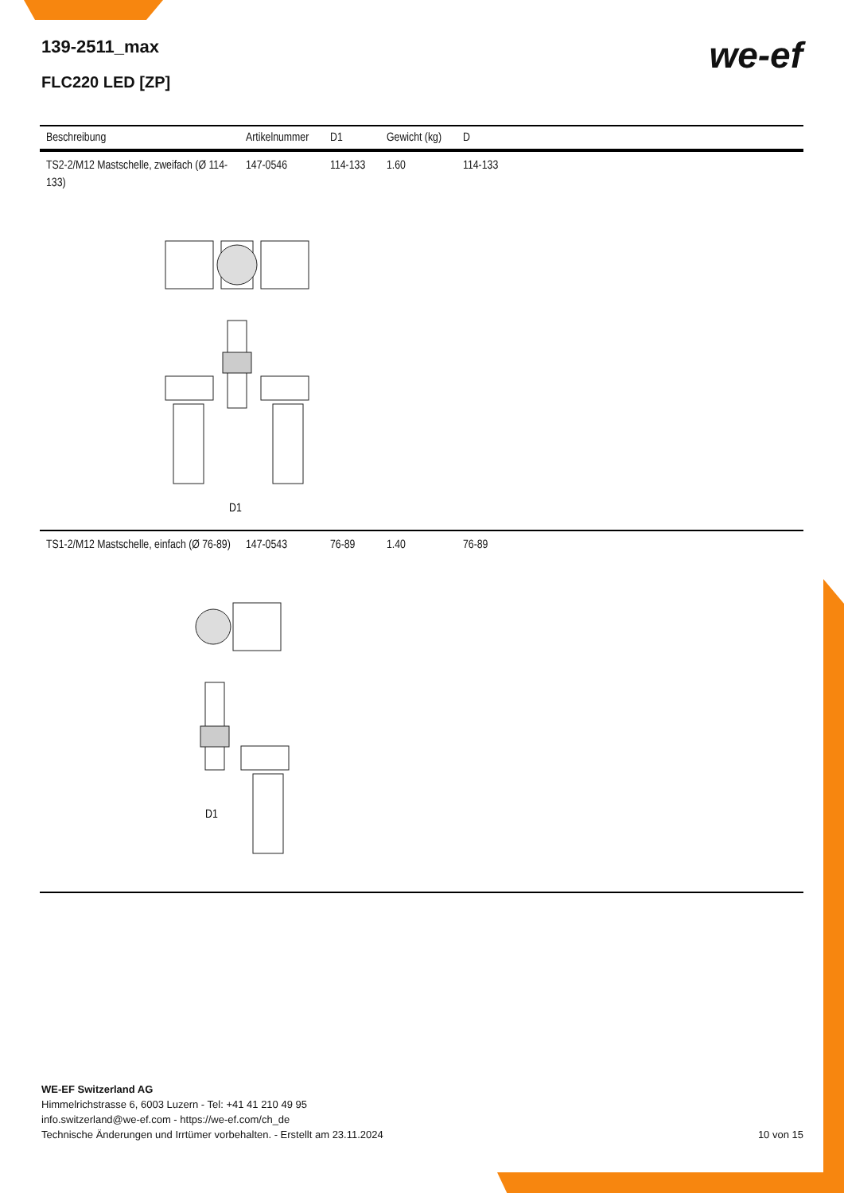139-2511_max
FLC220 LED [ZP]
we-ef
| Beschreibung | Artikelnummer | D1 | Gewicht (kg) | D |
| --- | --- | --- | --- | --- |
| TS2-2/M12 Mastschelle, zweifach (Ø 114-133) | 147-0546 | 114-133 | 1.60 | 114-133 |
| D1 | | | | |
| TS1-2/M12 Mastschelle, einfach (Ø 76-89) | 147-0543 | 76-89 | 1.40 | 76-89 |
| D1 | | | | |
WE-EF Switzerland AG
Himmelrichstrasse 6, 6003 Luzern - Tel: +41 41 210 49 95
info.switzerland@we-ef.com - https://we-ef.com/ch_de
Technische Änderungen und Irrtümer vorbehalten. - Erstellt am 23.11.2024
10 von 15